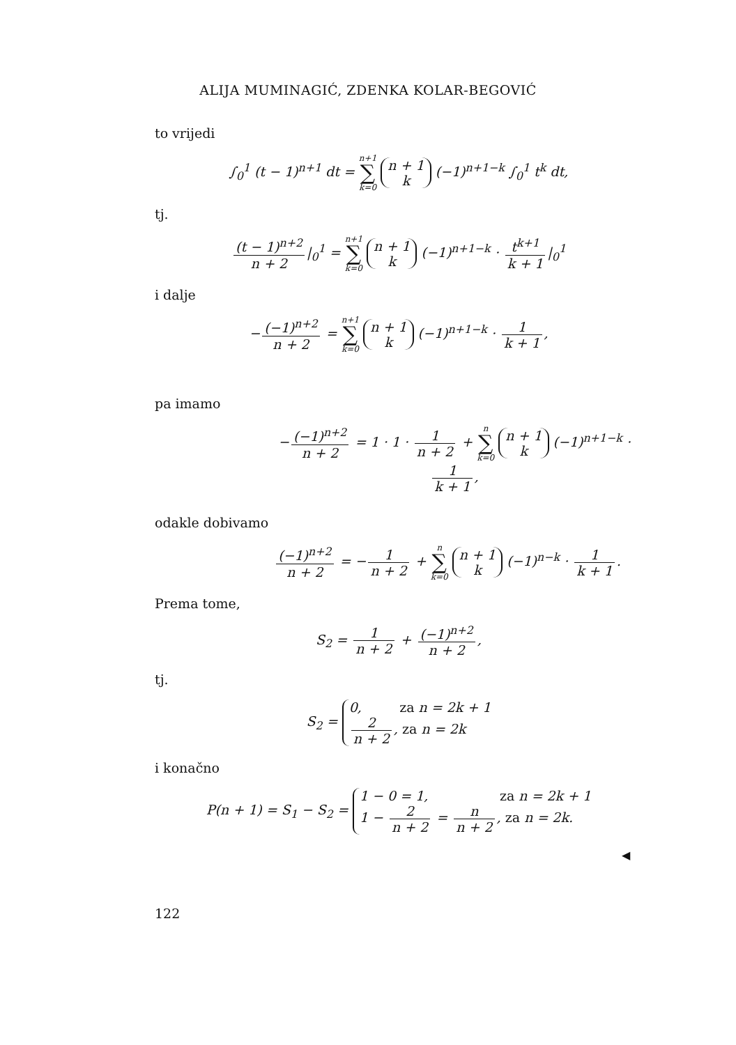ALIJA MUMINAGIĆ, ZDENKA KOLAR-BEGOVIĆ
to vrijedi
∫<sub>0</sub><sup>1</sup> (t − 1)<sup>n+1</sup> dt = n+1 ∑ k=0 n + 1
k (−1)<sup>n+1−k</sup> ∫<sub>0</sub><sup>1</sup> t<sup>k</sup> dt,
tj.
(t − 1)<sup>n+2</sup> n + 2 |<sub>0</sub><sup>1</sup> = n+1 ∑ k=0 n + 1
k (−1)<sup>n+1−k</sup> · t<sup>k+1</sup> k + 1 |<sub>0</sub><sup>1</sup>
i dalje
− (−1)<sup>n+2</sup> n + 2 = n+1 ∑ k=0 n + 1
k (−1)<sup>n+1−k</sup> · 1 k + 1,
pa imamo
− (−1)<sup>n+2</sup> n + 2 = 1 · 1 · 1 n + 2 + n ∑ k=0 n + 1
k (−1)<sup>n+1−k</sup> · 1 k + 1,
odakle dobivamo
(−1)<sup>n+2</sup> n + 2 = − 1 n + 2 + n ∑ k=0 n + 1
k (−1)<sup>n−k</sup> · 1 k + 1.
Prema tome,
S<sub>2</sub> = 1 n + 2 + (−1)<sup>n+2</sup> n + 2,
tj.
S<sub>2</sub> = 0, za n = 2k + 1
2 n + 2, za n = 2k
i konačno
P(n + 1) = S<sub>1</sub> − S<sub>2</sub> = 1 − 0 = 1, za n = 2k + 1
1 − 2 n + 2 = n n + 2, za n = 2k.
◀
122